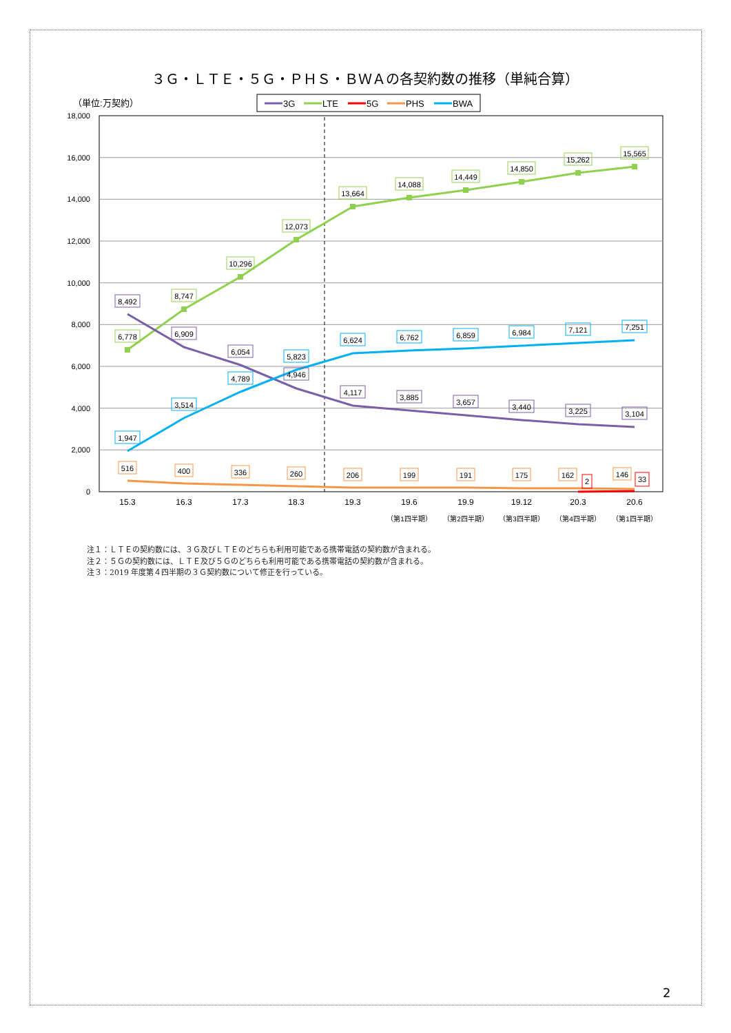３Ｇ・ＬＴＥ・５Ｇ・ＰＨＳ・ＢＷＡの各契約数の推移（単純合算）
（単位:万契約）
3G
LTE
5G
PHS
BWA
0
2,000
4,000
6,000
8,000
10,000
12,000
14,000
16,000
18,000
6,778
8,747
10,296
12,073
13,664
14,088
14,449
14,850
15,262
15,565
8,492
6,909
6,054
4,946
4,117
3,885
3,657
3,440
3,225
3,104
1,947
3,514
4,789
5,823
6,624
6,762
6,859
6,984
7,121
7,251
516
400
336
260
206
199
191
175
162
146
2
33
15.3
16.3
17.3
18.3
19.3
19.6
19.9
19.12
20.3
20.6
（第1四半期）
（第2四半期）
（第3四半期）
（第4四半期）
（第1四半期）
注１：ＬＴＥの契約数には、３Ｇ及びＬＴＥのどちらも利用可能である携帯電話の契約数が含まれる。
注２：５Ｇの契約数には、ＬＴＥ及び５Ｇのどちらも利用可能である携帯電話の契約数が含まれる。
注３：2019 年度第４四半期の３Ｇ契約数について修正を行っている。
2